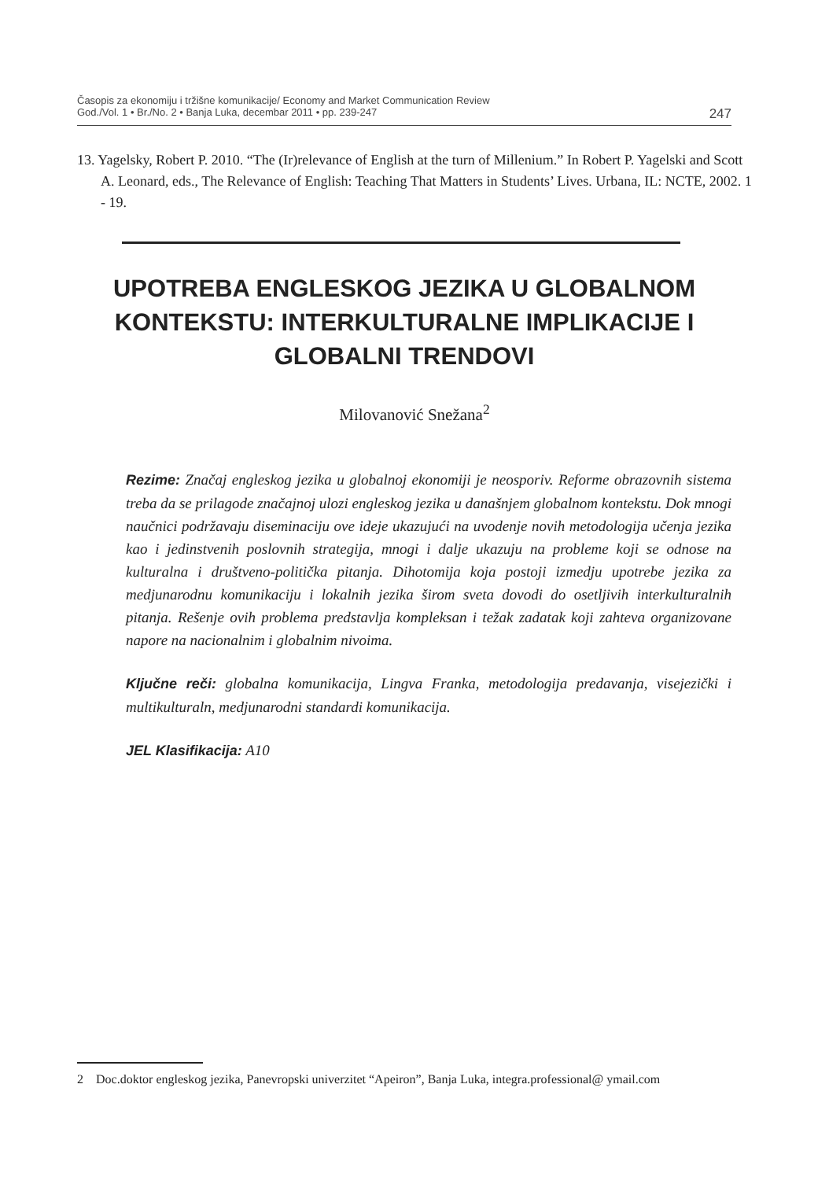Časopis za ekonomiju i tržišne komunikacije/ Economy and Market Communication Review
God./Vol. 1 • Br./No. 2 • Banja Luka, decembar 2011 • pp. 239-247 247
13. Yagelsky, Robert P. 2010. “The (Ir)relevance of English at the turn of Millenium.” In Robert P. Yagelski and Scott A. Leonard, eds., The Relevance of English: Teaching That Matters in Students’ Lives. Urbana, IL: NCTE, 2002. 1 - 19.
UPOTREBA ENGLESKOG JEZIKA U GLOBALNOM KONTEKSTU: INTERKULTURALNE IMPLIKACIJE I GLOBALNI TRENDOVI
Milovanović Snežana<sup>2</sup>
Rezime: Značaj engleskog jezika u globalnoj ekonomiji je neosporiv. Reforme obrazovnih sistema treba da se prilagode značajnoj ulozi engleskog jezika u današnjem globalnom kontekstu. Dok mnogi naučnici podržavaju diseminaciju ove ideje ukazujući na uvodenje novih metodologija učenja jezika kao i jedinstvenih poslovnih strategija, mnogi i dalje ukazuju na probleme koji se odnose na kulturalna i društveno-politička pitanja. Dihotomija koja postoji izmedju upotrebe jezika za medjunarodnu komunikaciju i lokalnih jezika širom sveta dovodi do osetljivih interkulturalnih pitanja. Rešenje ovih problema predstavlja kompleksan i težak zadatak koji zahteva organizovane napore na nacionalnim i globalnim nivoima.
Ključne reči: globalna komunikacija, Lingva Franka, metodologija predavanja, visejezički i multikulturaln, medjunarodni standardi komunikacija.
JEL Klasifikacija: A10
2 Doc.doktor engleskog jezika, Panevropski univerzitet “Apeiron”, Banja Luka, integra.professional@ ymail.com